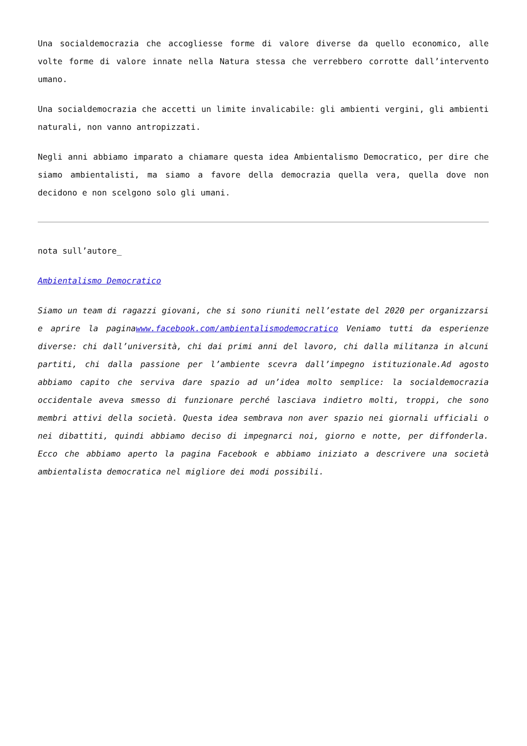Una socialdemocrazia che accogliesse forme di valore diverse da quello economico, alle volte forme di valore innate nella Natura stessa che verrebbero corrotte dall’intervento umano.
Una socialdemocrazia che accetti un limite invalicabile: gli ambienti vergini, gli ambienti naturali, non vanno antropizzati.
Negli anni abbiamo imparato a chiamare questa idea Ambientalismo Democratico, per dire che siamo ambientalisti, ma siamo a favore della democrazia quella vera, quella dove non decidono e non scelgono solo gli umani.
nota sull’autore_
Ambientalismo Democratico
Siamo un team di ragazzi giovani, che si sono riuniti nell’estate del 2020 per organizzarsi e aprire la paginawww.facebook.com/ambientalismodemocratico Veniamo tutti da esperienze diverse: chi dall’università, chi dai primi anni del lavoro, chi dalla militanza in alcuni partiti, chi dalla passione per l’ambiente scevra dall’impegno istituzionale.Ad agosto abbiamo capito che serviva dare spazio ad un’idea molto semplice: la socialdemocrazia occidentale aveva smesso di funzionare perché lasciava indietro molti, troppi, che sono membri attivi della società. Questa idea sembrava non aver spazio nei giornali ufficiali o nei dibattiti, quindi abbiamo deciso di impegnarci noi, giorno e notte, per diffonderla. Ecco che abbiamo aperto la pagina Facebook e abbiamo iniziato a descrivere una società ambientalista democratica nel migliore dei modi possibili.